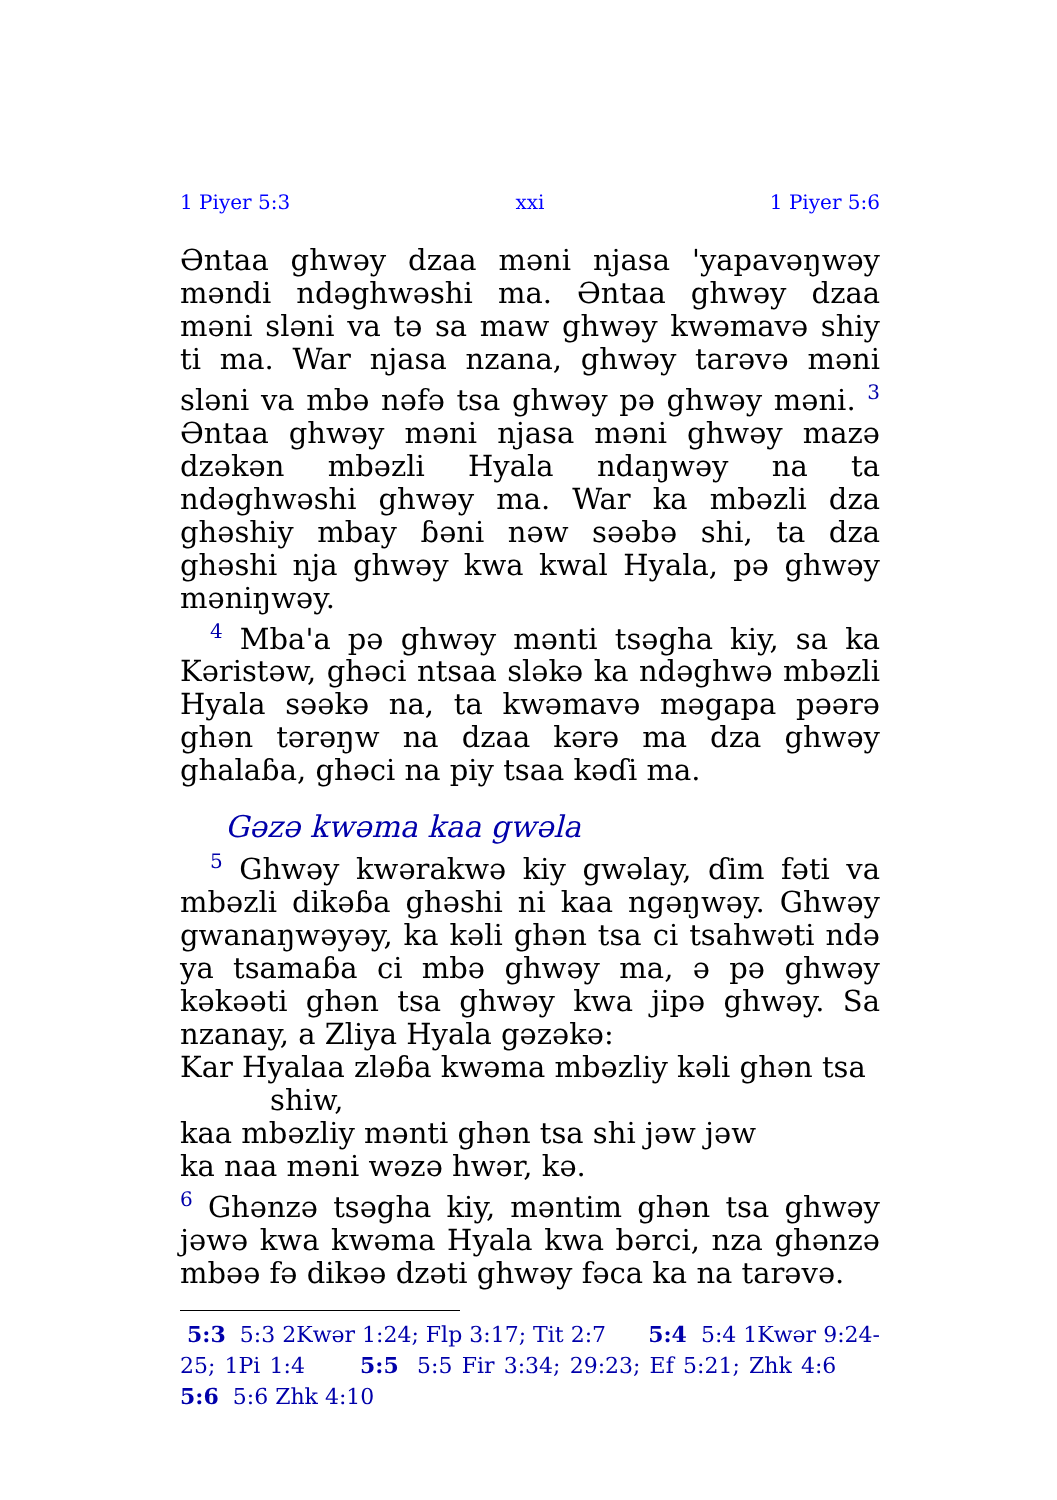1 Piyer 5:3 xxi 1 Piyer 5:6
Əntaa ghwəy dzaa məni njasa 'yapavəŋwəy məndi ndəghwəshi ma. Əntaa ghwəy dzaa məni sləni va tə sa maw ghwəy kwəmavə shiy ti ma. War njasa nzana, ghwəy tarəvə məni sləni va mbə nəfə tsa ghwəy pə ghwəy məni. <sup>3</sup> Əntaa ghwəy məni njasa məni ghwəy mazə dzəkən mbəzli Hyala ndaŋwəy na ta ndəghwəshi ghwəy ma. War ka mbəzli dza ghəshiy mbay ɓəni nəw səəbə shi, ta dza ghəshi nja ghwəy kwa kwal Hyala, pə ghwəy məniŋwəy.
<sup>4</sup> Mba'a pə ghwəy mənti tsəgha kiy, sa ka Kəristəw, ghəci ntsaa sləkə ka ndəghwə mbəzli Hyala səəkə na, ta kwəmavə məgapa pəərə ghən tərəŋw na dzaa kərə ma dza ghwəy ghalaɓa, ghəci na piy tsaa kəɗi ma.
Gəzə kwəma kaa gwəla
<sup>5</sup> Ghwəy kwərakwə kiy gwəlay, ɗim fəti va mbəzli dikəɓa ghəshi ni kaa ngəŋwəy. Ghwəy gwanaŋwəyəy, ka kəli ghən tsa ci tsahwəti ndə ya tsamaɓa ci mbə ghwəy ma, ə pə ghwəy kəkəəti ghən tsa ghwəy kwa jipə ghwəy. Sa nzanay, a Zliya Hyala gəzəkə:
Kar Hyalaa zləɓa kwəma mbəzliy kəli ghən tsa shiw,
kaa mbəzliy mənti ghən tsa shi jəw jəw
ka naa məni wəzə hwər, kə.
<sup>6</sup> Ghənzə tsəgha kiy, məntim ghən tsa ghwəy jəwə kwa kwəma Hyala kwa bərci, nza ghənzə mbəə fə dikəə dzəti ghwəy fəca ka na tarəvə.
5:3 5:3 2Kwər 1:24; Flp 3:17; Tit 2:7 5:4 5:4 1Kwər 9:24-25; 1Pi 1:4 5:5 5:5 Fir 3:34; 29:23; Ef 5:21; Zhk 4:6 5:6 5:6 Zhk 4:10